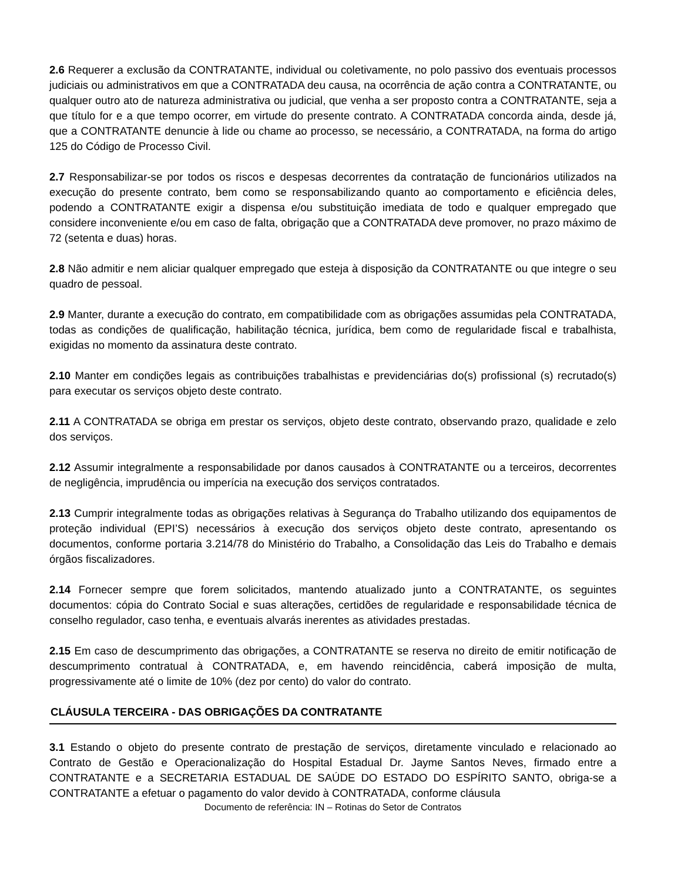2.6 Requerer a exclusão da CONTRATANTE, individual ou coletivamente, no polo passivo dos eventuais processos judiciais ou administrativos em que a CONTRATADA deu causa, na ocorrência de ação contra a CONTRATANTE, ou qualquer outro ato de natureza administrativa ou judicial, que venha a ser proposto contra a CONTRATANTE, seja a que título for e a que tempo ocorrer, em virtude do presente contrato. A CONTRATADA concorda ainda, desde já, que a CONTRATANTE denuncie à lide ou chame ao processo, se necessário, a CONTRATADA, na forma do artigo 125 do Código de Processo Civil.
2.7 Responsabilizar-se por todos os riscos e despesas decorrentes da contratação de funcionários utilizados na execução do presente contrato, bem como se responsabilizando quanto ao comportamento e eficiência deles, podendo a CONTRATANTE exigir a dispensa e/ou substituição imediata de todo e qualquer empregado que considere inconveniente e/ou em caso de falta, obrigação que a CONTRATADA deve promover, no prazo máximo de 72 (setenta e duas) horas.
2.8 Não admitir e nem aliciar qualquer empregado que esteja à disposição da CONTRATANTE ou que integre o seu quadro de pessoal.
2.9 Manter, durante a execução do contrato, em compatibilidade com as obrigações assumidas pela CONTRATADA, todas as condições de qualificação, habilitação técnica, jurídica, bem como de regularidade fiscal e trabalhista, exigidas no momento da assinatura deste contrato.
2.10 Manter em condições legais as contribuições trabalhistas e previdenciárias do(s) profissional (s) recrutado(s) para executar os serviços objeto deste contrato.
2.11 A CONTRATADA se obriga em prestar os serviços, objeto deste contrato, observando prazo, qualidade e zelo dos serviços.
2.12 Assumir integralmente a responsabilidade por danos causados à CONTRATANTE ou a terceiros, decorrentes de negligência, imprudência ou imperícia na execução dos serviços contratados.
2.13 Cumprir integralmente todas as obrigações relativas à Segurança do Trabalho utilizando dos equipamentos de proteção individual (EPI’S) necessários à execução dos serviços objeto deste contrato, apresentando os documentos, conforme portaria 3.214/78 do Ministério do Trabalho, a Consolidação das Leis do Trabalho e demais órgãos fiscalizadores.
2.14 Fornecer sempre que forem solicitados, mantendo atualizado junto a CONTRATANTE, os seguintes documentos: cópia do Contrato Social e suas alterações, certidões de regularidade e responsabilidade técnica de conselho regulador, caso tenha, e eventuais alvarás inerentes as atividades prestadas.
2.15 Em caso de descumprimento das obrigações, a CONTRATANTE se reserva no direito de emitir notificação de descumprimento contratual à CONTRATADA, e, em havendo reincidência, caberá imposição de multa, progressivamente até o limite de 10% (dez por cento) do valor do contrato.
CLÁUSULA TERCEIRA - DAS OBRIGAÇÕES DA CONTRATANTE
3.1 Estando o objeto do presente contrato de prestação de serviços, diretamente vinculado e relacionado ao Contrato de Gestão e Operacionalização do Hospital Estadual Dr. Jayme Santos Neves, firmado entre a CONTRATANTE e a SECRETARIA ESTADUAL DE SAÚDE DO ESTADO DO ESPÍRITO SANTO, obriga-se a CONTRATANTE a efetuar o pagamento do valor devido à CONTRATADA, conforme cláusula
Documento de referência: IN – Rotinas do Setor de Contratos